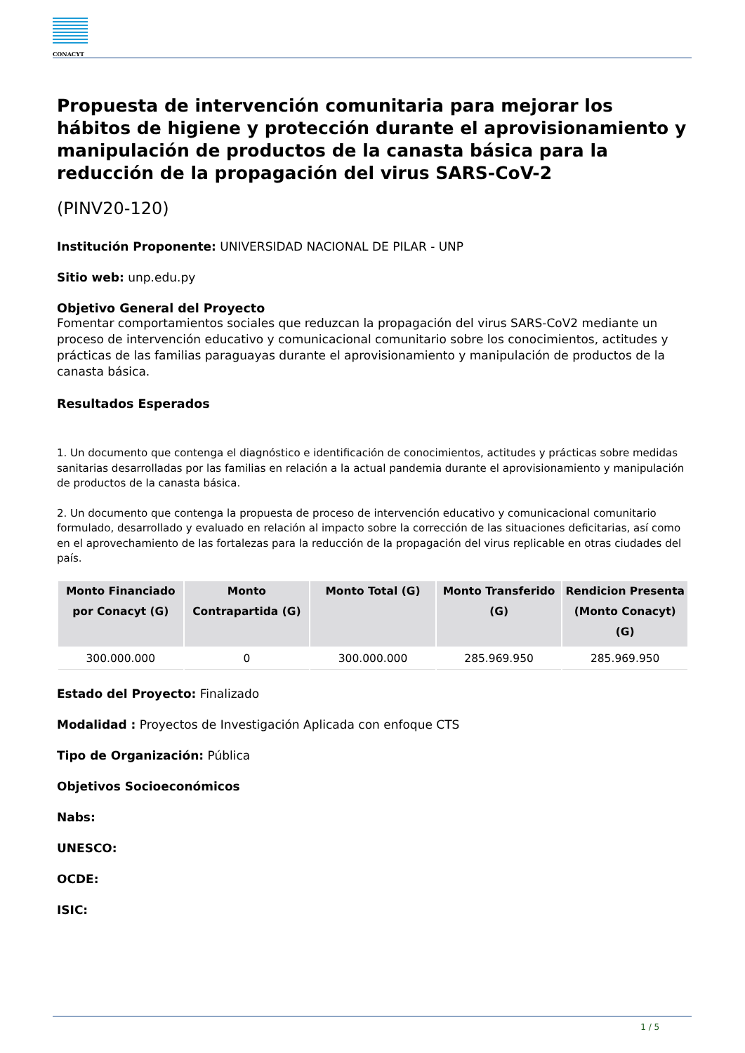CONACYT
Propuesta de intervención comunitaria para mejorar los hábitos de higiene y protección durante el aprovisionamiento y manipulación de productos de la canasta básica para la reducción de la propagación del virus SARS-CoV-2
(PINV20-120)
Institución Proponente: UNIVERSIDAD NACIONAL DE PILAR - UNP
Sitio web: unp.edu.py
Objetivo General del Proyecto
Fomentar comportamientos sociales que reduzcan la propagación del virus SARS-CoV2 mediante un proceso de intervención educativo y comunicacional comunitario sobre los conocimientos, actitudes y prácticas de las familias paraguayas durante el aprovisionamiento y manipulación de productos de la canasta básica.
Resultados Esperados
1. Un documento que contenga el diagnóstico e identificación de conocimientos, actitudes y prácticas sobre medidas sanitarias desarrolladas por las familias en relación a la actual pandemia durante el aprovisionamiento y manipulación de productos de la canasta básica.
2. Un documento que contenga la propuesta de proceso de intervención educativo y comunicacional comunitario formulado, desarrollado y evaluado en relación al impacto sobre la corrección de las situaciones deficitarias, así como en el aprovechamiento de las fortalezas para la reducción de la propagación del virus replicable en otras ciudades del país.
| Monto Financiado por Conacyt (G) | Monto Contrapartida (G) | Monto Total (G) | Monto Transferido (G) | Rendicion Presenta (Monto Conacyt) (G) |
| --- | --- | --- | --- | --- |
| 300.000.000 | 0 | 300.000.000 | 285.969.950 | 285.969.950 |
Estado del Proyecto: Finalizado
Modalidad : Proyectos de Investigación Aplicada con enfoque CTS
Tipo de Organización: Pública
Objetivos Socioeconómicos
Nabs:
UNESCO:
OCDE:
ISIC:
1 / 5